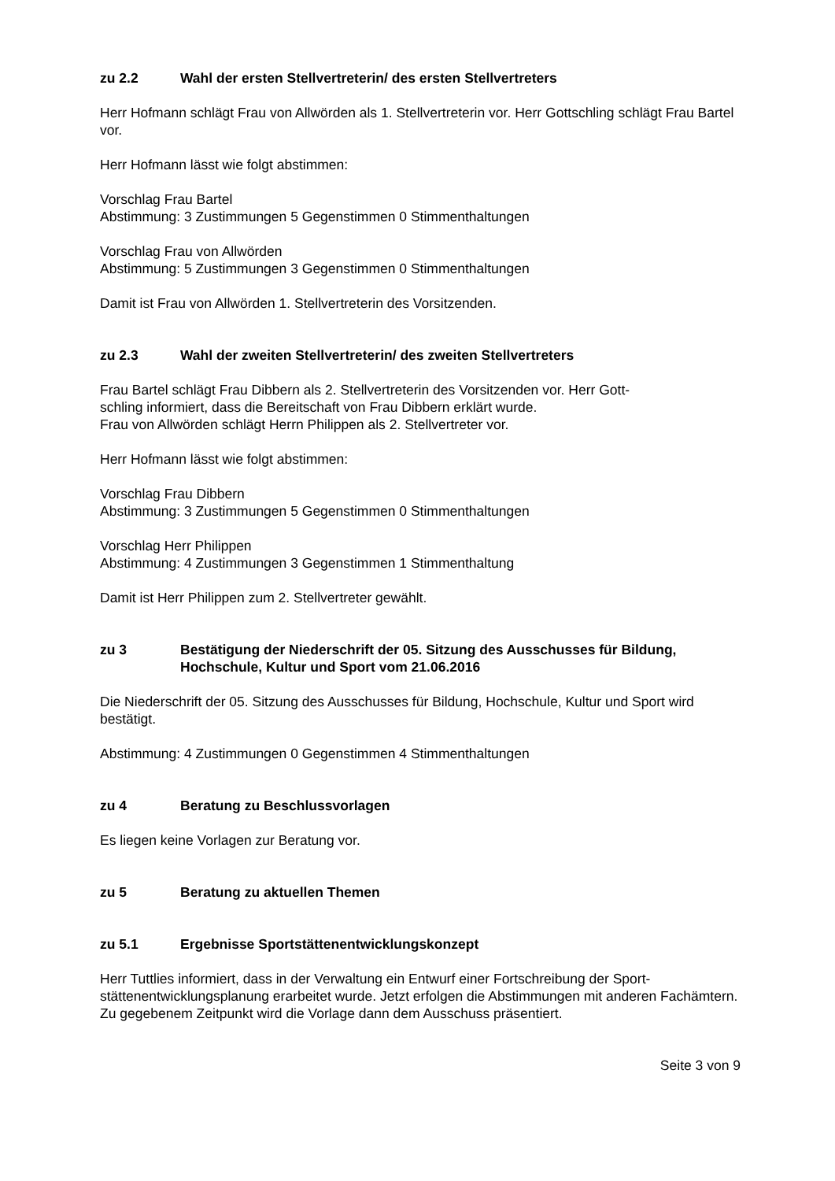zu 2.2 Wahl der ersten Stellvertreterin/ des ersten Stellvertreters
Herr Hofmann schlägt Frau von Allwörden als 1. Stellvertreterin vor. Herr Gottschling schlägt Frau Bartel vor.
Herr Hofmann lässt wie folgt abstimmen:
Vorschlag Frau Bartel
Abstimmung: 3 Zustimmungen 5 Gegenstimmen 0 Stimmenthaltungen
Vorschlag Frau von Allwörden
Abstimmung: 5 Zustimmungen 3 Gegenstimmen 0 Stimmenthaltungen
Damit ist Frau von Allwörden 1. Stellvertreterin des Vorsitzenden.
zu 2.3 Wahl der zweiten Stellvertreterin/ des zweiten Stellvertreters
Frau Bartel schlägt Frau Dibbern als 2. Stellvertreterin des Vorsitzenden vor. Herr Gott-
schling informiert, dass die Bereitschaft von Frau Dibbern erklärt wurde.
Frau von Allwörden schlägt Herrn Philippen als 2. Stellvertreter vor.
Herr Hofmann lässt wie folgt abstimmen:
Vorschlag Frau Dibbern
Abstimmung: 3 Zustimmungen 5 Gegenstimmen 0 Stimmenthaltungen
Vorschlag Herr Philippen
Abstimmung: 4 Zustimmungen 3 Gegenstimmen 1 Stimmenthaltung
Damit ist Herr Philippen zum 2. Stellvertreter gewählt.
zu 3 Bestätigung der Niederschrift der 05. Sitzung des Ausschusses für Bildung, Hochschule, Kultur und Sport vom 21.06.2016
Die Niederschrift der 05. Sitzung des Ausschusses für Bildung, Hochschule, Kultur und Sport wird bestätigt.
Abstimmung: 4 Zustimmungen 0 Gegenstimmen 4 Stimmenthaltungen
zu 4 Beratung zu Beschlussvorlagen
Es liegen keine Vorlagen zur Beratung vor.
zu 5 Beratung zu aktuellen Themen
zu 5.1 Ergebnisse Sportstättenentwicklungskonzept
Herr Tuttlies informiert, dass in der Verwaltung ein Entwurf einer Fortschreibung der Sport-
stättenentwicklungsplanung erarbeitet wurde. Jetzt erfolgen die Abstimmungen mit anderen Fachämtern.
Zu gegebenem Zeitpunkt wird die Vorlage dann dem Ausschuss präsentiert.
Seite 3 von 9